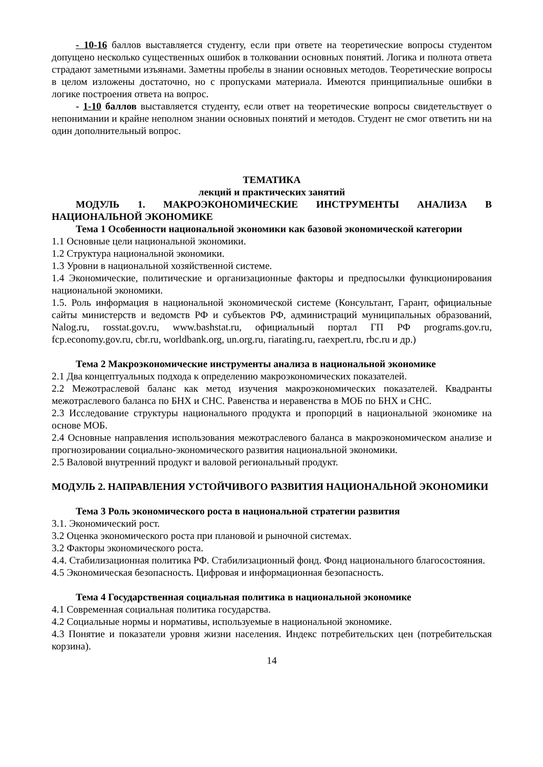- 10-16 баллов выставляется студенту, если при ответе на теоретические вопросы студентом допущено несколько существенных ошибок в толковании основных понятий. Логика и полнота ответа страдают заметными изъянами. Заметны пробелы в знании основных методов. Теоретические вопросы в целом изложены достаточно, но с пропусками материала. Имеются принципиальные ошибки в логике построения ответа на вопрос.
- 1-10 баллов выставляется студенту, если ответ на теоретические вопросы свидетельствует о непонимании и крайне неполном знании основных понятий и методов. Студент не смог ответить ни на один дополнительный вопрос.
ТЕМАТИКА
лекций и практических занятий
МОДУЛЬ 1. МАКРОЭКОНОМИЧЕСКИЕ ИНСТРУМЕНТЫ АНАЛИЗА В НАЦИОНАЛЬНОЙ ЭКОНОМИКЕ
Тема 1 Особенности национальной экономики как базовой экономической категории
1.1 Основные цели национальной экономики.
1.2 Структура национальной экономики.
1.3 Уровни в национальной хозяйственной системе.
1.4 Экономические, политические и организационные факторы и предпосылки функционирования национальной экономики.
1.5. Роль информация в национальной экономической системе (Консультант, Гарант, официальные сайты министерств и ведомств РФ и субъектов РФ, администраций муниципальных образований, Nalog.ru, rosstat.gov.ru, www.bashstat.ru, официальный портал ГП РФ programs.gov.ru, fcp.economy.gov.ru, cbr.ru, worldbank.org, un.org.ru, riarating.ru, raexpert.ru, rbc.ru и др.)
Тема 2 Макроэкономические инструменты анализа в национальной экономике
2.1 Два концептуальных подхода к определению макроэкономических показателей.
2.2 Межотраслевой баланс как метод изучения макроэкономических показателей. Квадранты межотраслевого баланса по БНХ и СНС. Равенства и неравенства в МОБ по БНХ и СНС.
2.3 Исследование структуры национального продукта и пропорций в национальной экономике на основе МОБ.
2.4 Основные направления использования межотраслевого баланса в макроэкономическом анализе и прогнозировании социально-экономического развития национальной экономики.
2.5 Валовой внутренний продукт и валовой региональный продукт.
МОДУЛЬ 2. НАПРАВЛЕНИЯ УСТОЙЧИВОГО РАЗВИТИЯ НАЦИОНАЛЬНОЙ ЭКОНОМИКИ
Тема 3 Роль экономического роста в национальной стратегии развития
3.1. Экономический рост.
3.2 Оценка экономического роста при плановой и рыночной системах.
3.2 Факторы экономического роста.
4.4. Стабилизационная политика РФ. Стабилизационный фонд. Фонд национального благосостояния.
4.5 Экономическая безопасность. Цифровая и информационная безопасность.
Тема 4 Государственная социальная политика в национальной экономике
4.1 Современная социальная политика государства.
4.2 Социальные нормы и нормативы, используемые в национальной экономике.
4.3 Понятие и показатели уровня жизни населения. Индекс потребительских цен (потребительская корзина).
14